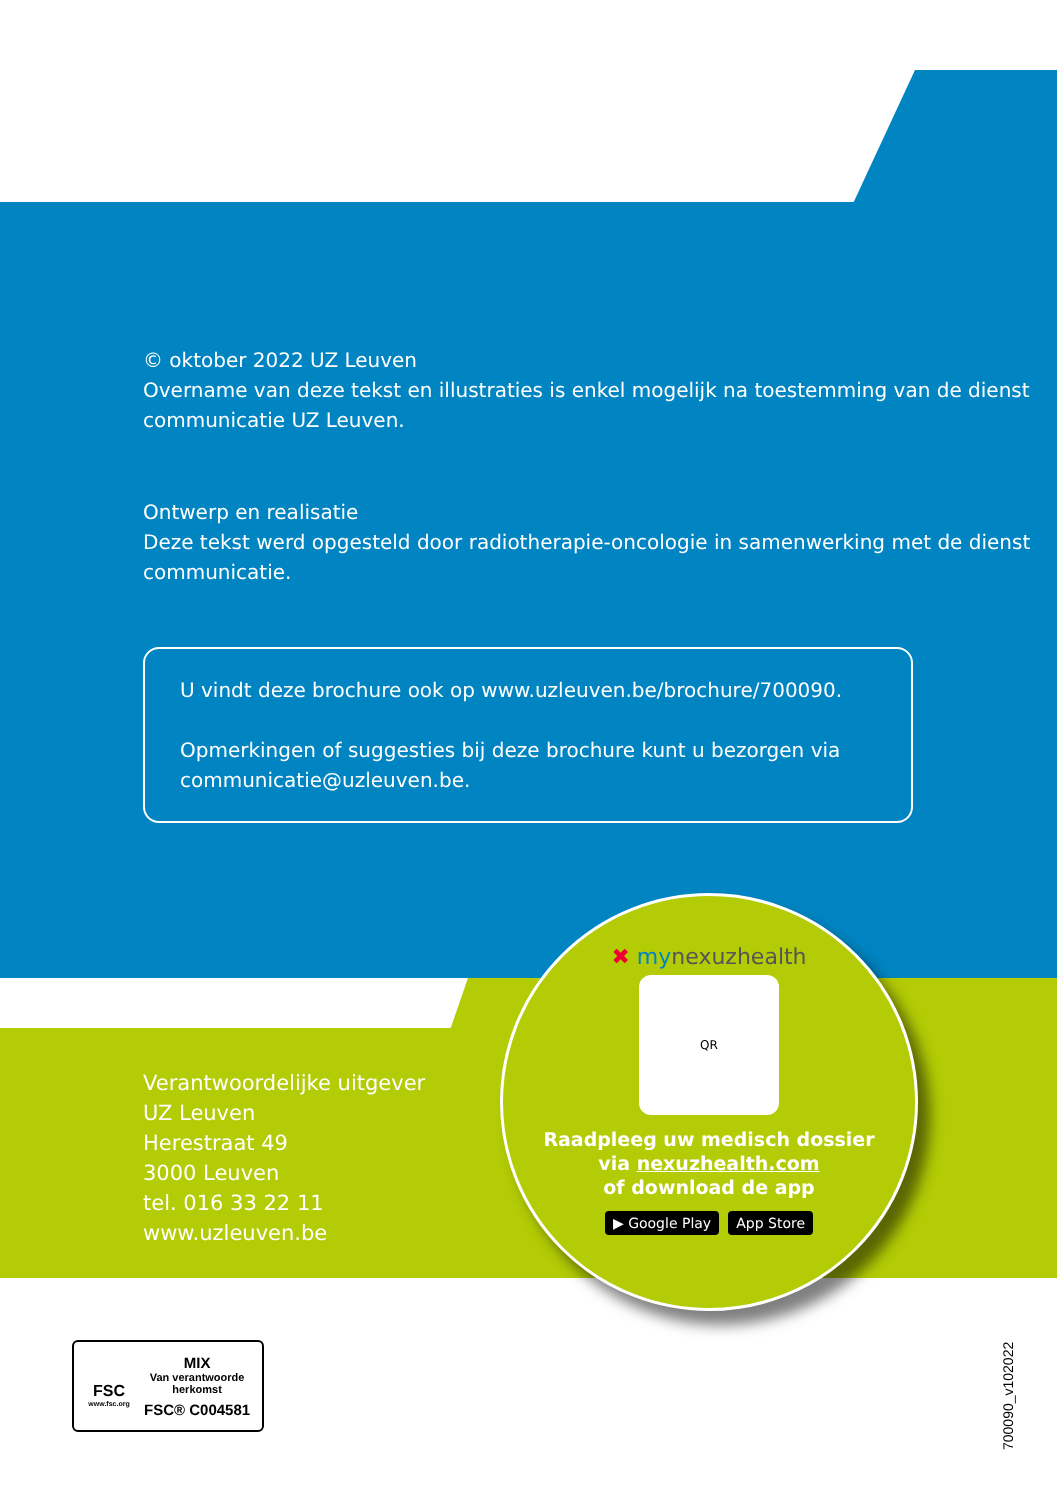© oktober 2022 UZ Leuven
Overname van deze tekst en illustraties is enkel mogelijk na toestemming van de dienst communicatie UZ Leuven.
Ontwerp en realisatie
Deze tekst werd opgesteld door radiotherapie-oncologie in samenwerking met de dienst communicatie.
U vindt deze brochure ook op www.uzleuven.be/brochure/700090.
Opmerkingen of suggesties bij deze brochure kunt u bezorgen via communicatie@uzleuven.be.
Verantwoordelijke uitgever
UZ Leuven
Herestraat 49
3000 Leuven
tel. 016 33 22 11
www.uzleuven.be
✖ mynexuzhealth
QR
Raadpleeg uw medisch dossier
via nexuzhealth.com
of download de app
▶ Google Play App Store
FSC
www.fsc.org
MIX
Van verantwoorde
herkomst
FSC® C004581
700090_v102022